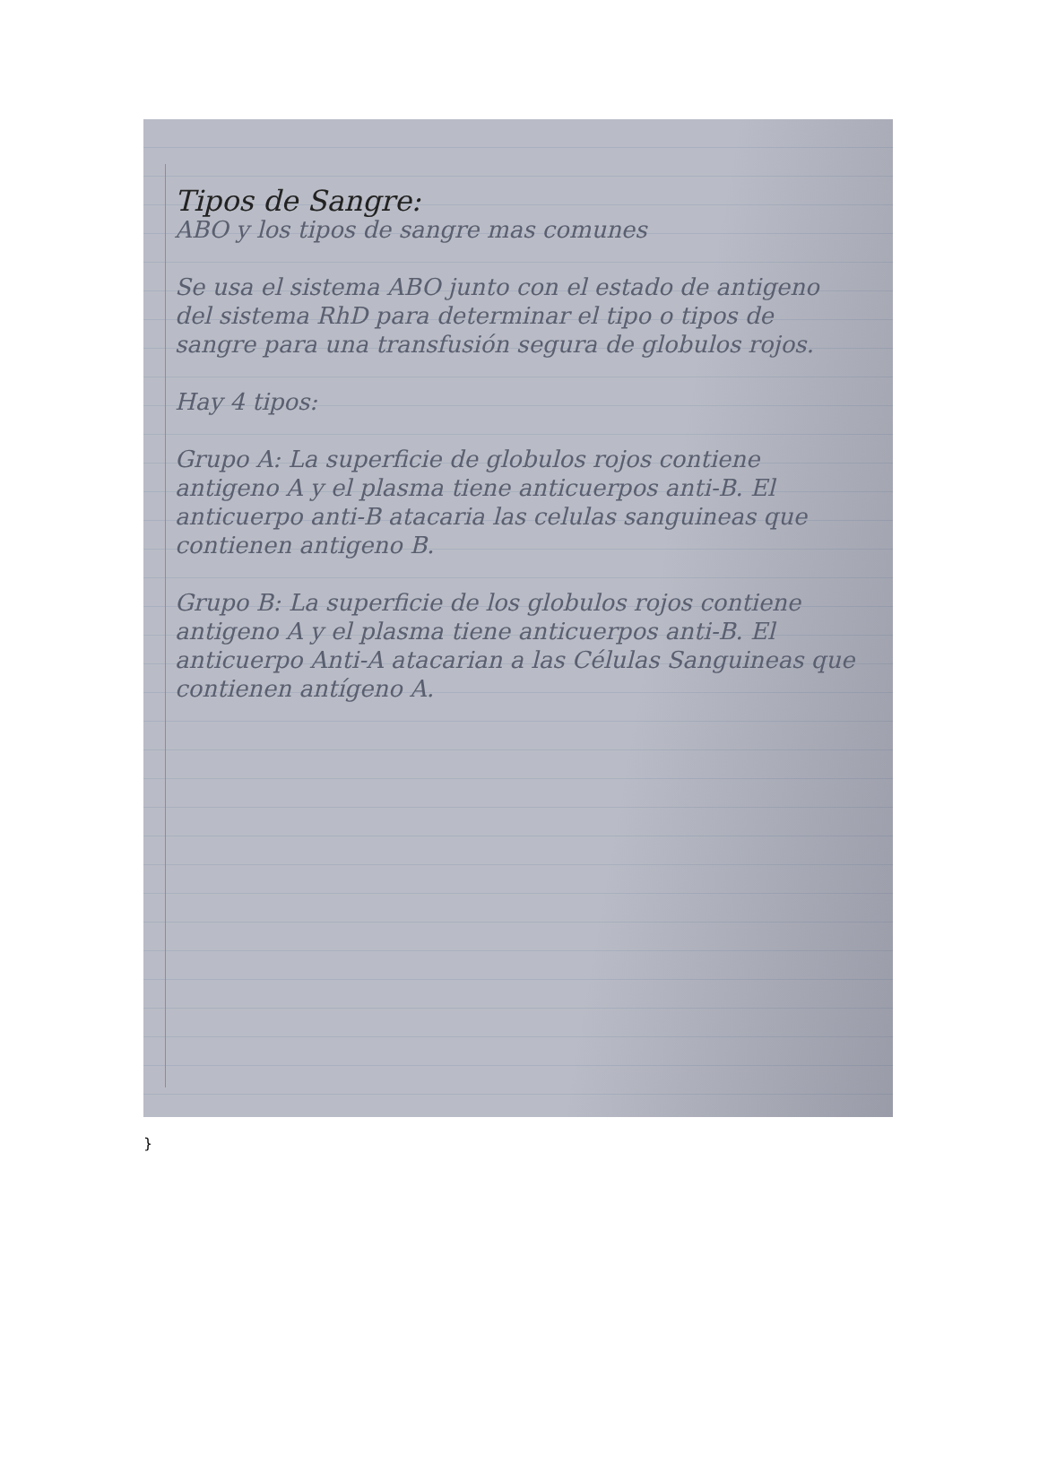Tipos de Sangre:
ABO y los tipos de sangre mas comunes
Se usa el sistema ABO junto con el estado de antigeno del sistema RhD para determinar el tipo o tipos de sangre para una transfusión segura de globulos rojos.
Hay 4 tipos:
Grupo A: La superficie de globulos rojos contiene antigeno A y el plasma tiene anticuerpos anti-B. El anticuerpo anti-B atacaria las celulas sanguineas que contienen antigeno B.
Grupo B: La superficie de los globulos rojos contiene antigeno A y el plasma tiene anticuerpos anti-B. El anticuerpo Anti-A atacarian a las Células Sanguineas que contienen antígeno A.
}